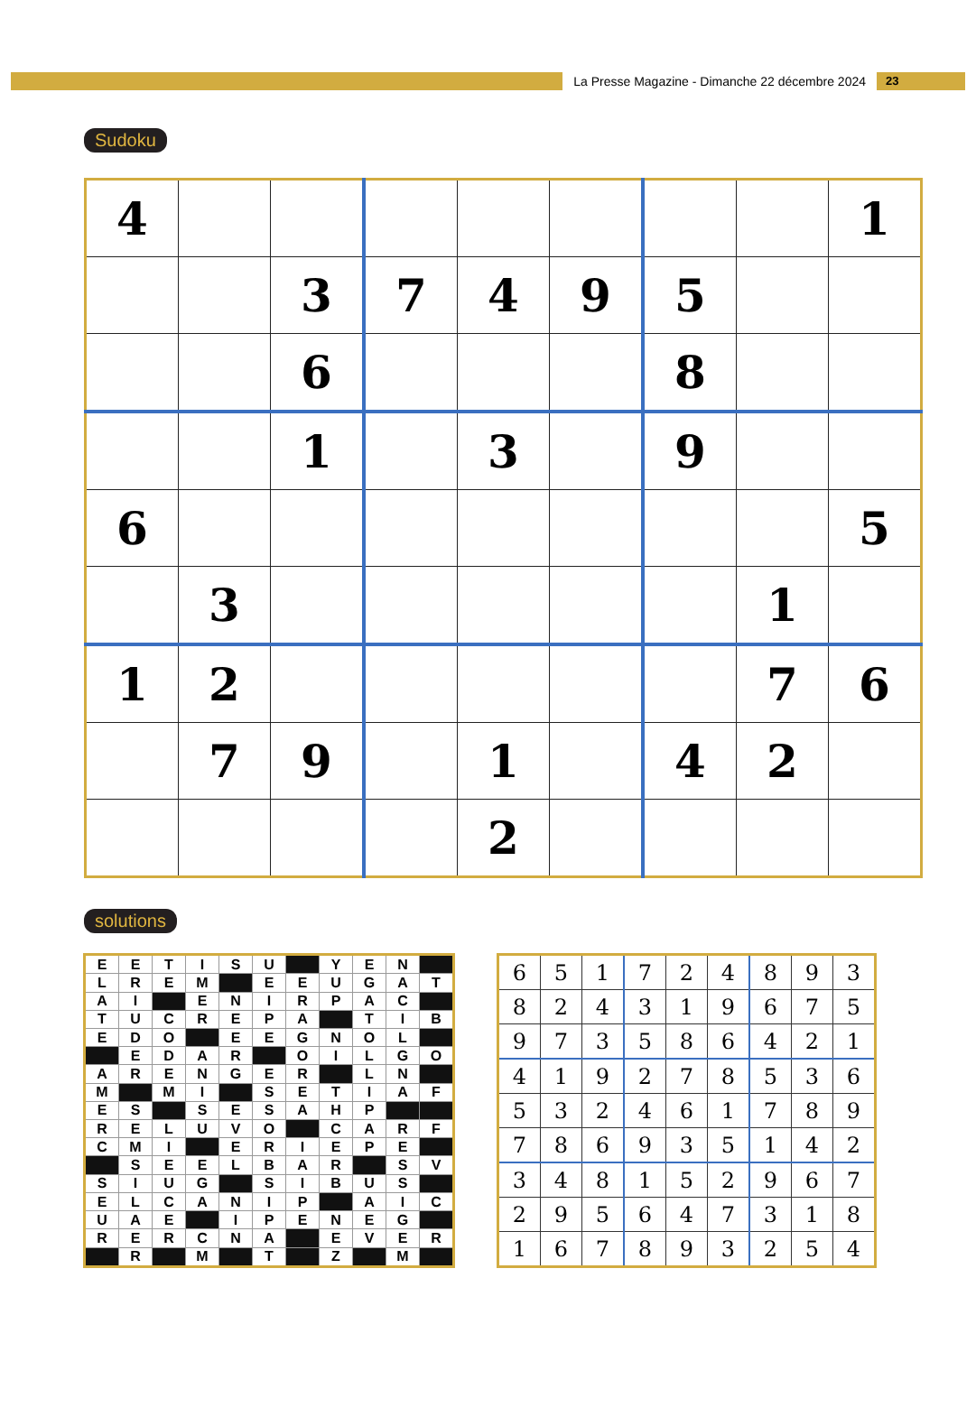La Presse Magazine - Dimanche 22 décembre 2024
23
Sudoku
| 4 | | | | | | | | 1 |
| | | 3 | 7 | 4 | 9 | 5 | | |
| | | 6 | | | | 8 | | |
| | | 1 | | 3 | | 9 | | |
| 6 | | | | | | | | 5 |
| | 3 | | | | | | 1 | |
| 1 | 2 | | | | | | 7 | 6 |
| | 7 | 9 | | 1 | | 4 | 2 | |
| | | | | 2 | | | | |
solutions
| E | E | T | I | S | U | | Y | E | N | |
| L | R | E | M | | E | E | U | G | A | T |
| A | I | | E | N | I | R | P | A | C | |
| T | U | C | R | E | P | A | | T | I | B |
| E | D | O | | E | E | G | N | O | L | |
| | E | D | A | R | | O | I | L | G | O |
| A | R | E | N | G | E | R | | L | N | |
| M | | M | I | | S | E | T | I | A | F |
| E | S | | S | E | S | A | H | P | | |
| R | E | L | U | V | O | | C | A | R | F |
| C | M | I | | E | R | I | E | P | E | |
| | S | E | E | L | B | A | R | | S | V |
| S | I | U | G | | S | I | B | U | S | |
| E | L | C | A | N | I | P | | A | I | C |
| U | A | E | | I | P | E | N | E | G | |
| R | E | R | C | N | A | | E | V | E | R |
| | R | | M | | T | | Z | | M | |
| 6 | 5 | 1 | 7 | 2 | 4 | 8 | 9 | 3 |
| 8 | 2 | 4 | 3 | 1 | 9 | 6 | 7 | 5 |
| 9 | 7 | 3 | 5 | 8 | 6 | 4 | 2 | 1 |
| 4 | 1 | 9 | 2 | 7 | 8 | 5 | 3 | 6 |
| 5 | 3 | 2 | 4 | 6 | 1 | 7 | 8 | 9 |
| 7 | 8 | 6 | 9 | 3 | 5 | 1 | 4 | 2 |
| 3 | 4 | 8 | 1 | 5 | 2 | 9 | 6 | 7 |
| 2 | 9 | 5 | 6 | 4 | 7 | 3 | 1 | 8 |
| 1 | 6 | 7 | 8 | 9 | 3 | 2 | 5 | 4 |